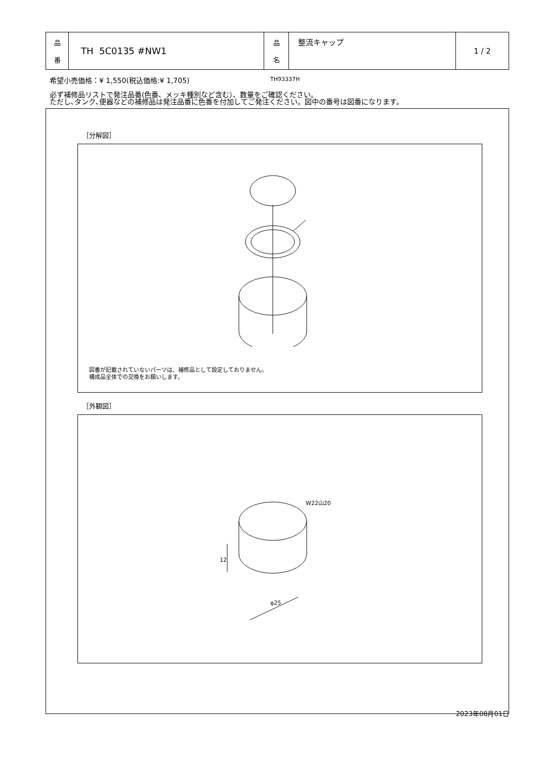| 品 番 | TH 5C0135 #NW1 | 品 名 | 整流キャップ | 1 / 2 |
希望小売価格：¥ 1,550(税込価格:¥ 1,705)
必ず補修品リストで発注品番(色番、メッキ種別など含む）、数量をご確認ください。
ただし､タンク､便器などの補修品は発注品番に色番を付加してご発注ください。図中の番号は図番になります。
［分解図］
TH93337H
図番が記載されていないパーツは、補修品として設定しておりません。
構成品全体での交換をお願いします。
［外観図］
W22山20
12
φ25
2023年08月01日